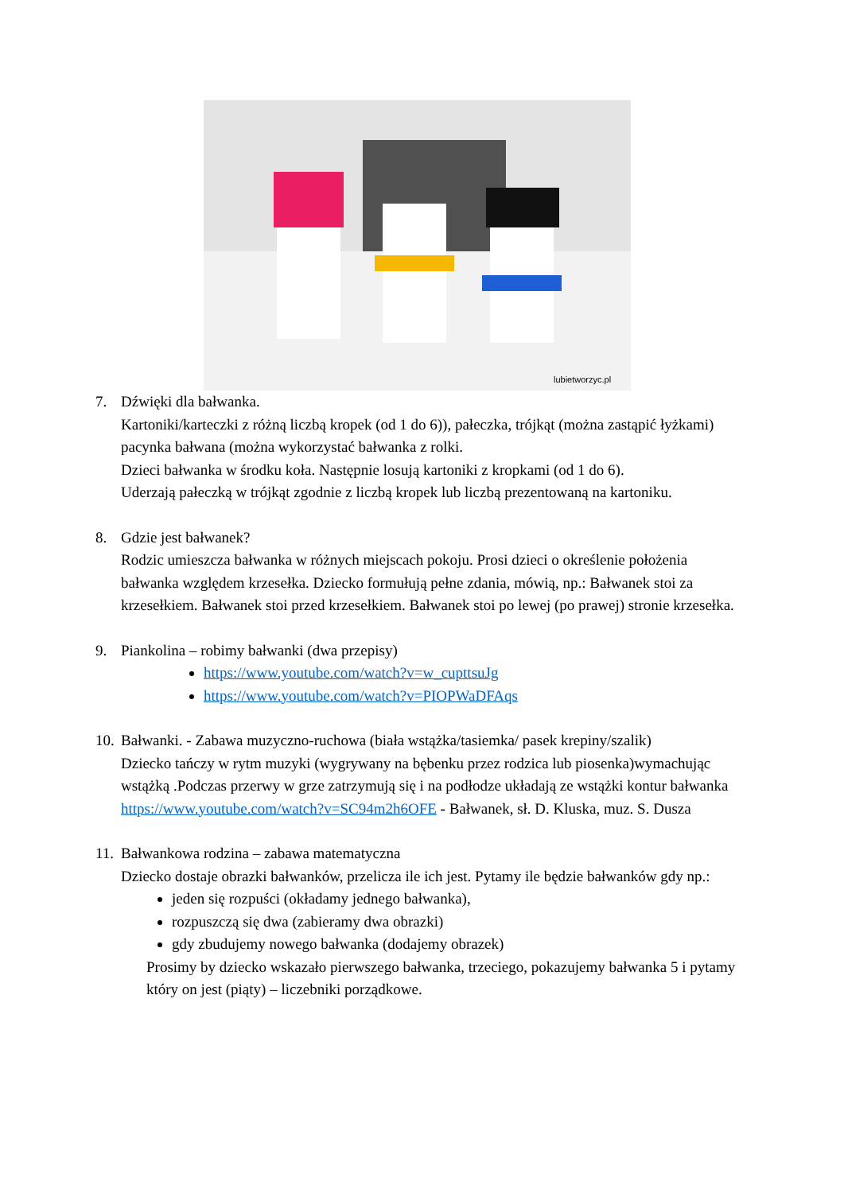lubietworzyc.pl
7. Dźwięki dla bałwanka.
Kartoniki/karteczki z różną liczbą kropek (od 1 do 6)), pałeczka, trójkąt (można zastąpić łyżkami) pacynka bałwana (można wykorzystać bałwanka z rolki.
Dzieci bałwanka w środku koła. Następnie losują kartoniki z kropkami (od 1 do 6).
Uderzają pałeczką w trójkąt zgodnie z liczbą kropek lub liczbą prezentowaną na kartoniku.
8. Gdzie jest bałwanek?
Rodzic umieszcza bałwanka w różnych miejscach pokoju. Prosi dzieci o określenie położenia bałwanka względem krzesełka. Dziecko formułują pełne zdania, mówią, np.: Bałwanek stoi za krzesełkiem. Bałwanek stoi przed krzesełkiem. Bałwanek stoi po lewej (po prawej) stronie krzesełka.
9. Piankolina – robimy bałwanki (dwa przepisy)
https://www.youtube.com/watch?v=w_cupttsuJg
https://www.youtube.com/watch?v=PIOPWaDFAqs
10.
Bałwanki. - Zabawa muzyczno-ruchowa (biała wstążka/tasiemka/ pasek krepiny/szalik)
Dziecko tańczy w rytm muzyki (wygrywany na bębenku przez rodzica lub piosenka)wymachując wstążką .Podczas przerwy w grze zatrzymują się i na podłodze układają ze wstążki kontur bałwanka
https://www.youtube.com/watch?v=SC94m2h6OFE - Bałwanek, sł. D. Kluska, muz. S. Dusza
11.
Bałwankowa rodzina – zabawa matematyczna
Dziecko dostaje obrazki bałwanków, przelicza ile ich jest. Pytamy ile będzie bałwanków gdy np.:
jeden się rozpuści (okładamy jednego bałwanka),
rozpuszczą się dwa (zabieramy dwa obrazki)
gdy zbudujemy nowego bałwanka (dodajemy obrazek)
Prosimy by dziecko wskazało pierwszego bałwanka, trzeciego, pokazujemy bałwanka 5 i pytamy który on jest (piąty) – liczebniki porządkowe.